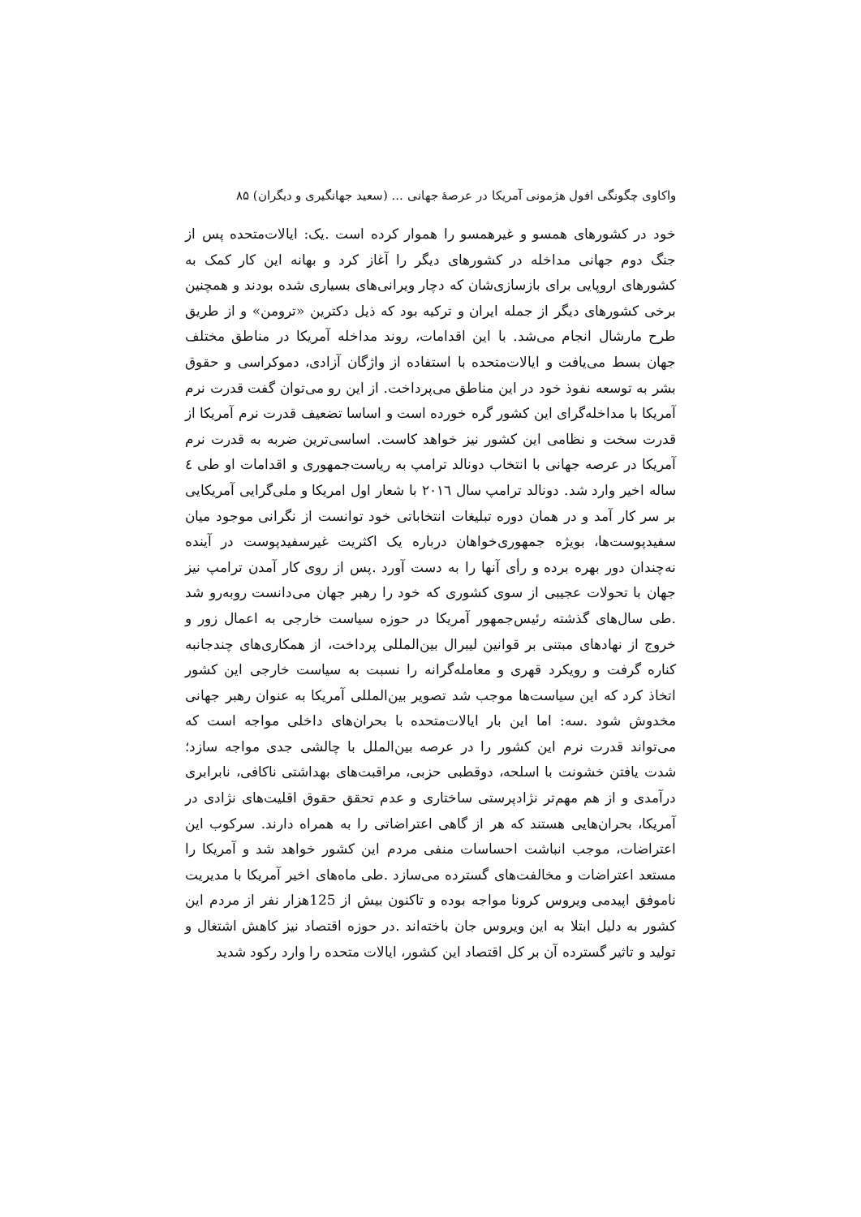واکاوی چگونگی افول هژمونی آمریکا در عرصهٔ جهانی ... (سعید جهانگیری و دیگران) ۸۵
خود در کشورهای همسو و غیرهمسو را هموار کرده است .یک: ایالات‌متحده پس از جنگ دوم جهانی مداخله در کشورهای دیگر را آغاز کرد و بهانه این کار کمک به کشورهای اروپایی برای بازسازی‌شان که دچار ویرانی‌های بسیاری شده بودند و همچنین برخی کشورهای دیگر از جمله ایران و ترکیه بود که ذیل دکترین «ترومن» و از طریق طرح مارشال انجام می‌شد. با این اقدامات، روند مداخله آمریکا در مناطق مختلف جهان بسط می‌یافت و ایالات‌متحده با استفاده از واژگان آزادی، دموکراسی و حقوق بشر به توسعه نفوذ خود در این مناطق می‌پرداخت. از این رو می‌توان گفت قدرت نرم آمریکا با مداخله‌گرای این کشور گره خورده است و اساسا تضعیف قدرت نرم آمریکا از قدرت سخت و نظامی این کشور نیز خواهد کاست. اساسی‌ترین ضربه به قدرت نرم آمریکا در عرصه جهانی با انتخاب دونالد ترامپ به ریاست‌جمهوری و اقدامات او طی ٤ ساله اخیر وارد شد. دونالد ترامپ سال ٢٠١٦ با شعار اول امریکا و ملی‌گرایی آمریکایی بر سر کار آمد و در همان دوره تبلیغات انتخاباتی خود توانست از نگرانی موجود میان سفیدپوست‌ها، بویژه جمهوری‌خواهان درباره یک اکثریت غیرسفیدپوست در آینده نه‌چندان دور بهره برده و رأی آنها را به دست آورد .پس از روی کار آمدن ترامپ نیز جهان با تحولات عجیبی از سوی کشوری که خود را رهبر جهان می‌دانست روبه‌رو شد .طی سال‌های گذشته رئیس‌جمهور آمریکا در حوزه سیاست خارجی به اعمال زور و خروج از نهادهای مبتنی بر قوانین لیبرال بین‌المللی پرداخت، از همکاری‌های چندجانبه کناره گرفت و رویکرد قهری و معامله‌گرانه را نسبت به سیاست خارجی این کشور اتخاذ کرد که این سیاست‌ها موجب شد تصویر بین‌المللی آمریکا به عنوان رهبر جهانی مخدوش شود .سه: اما این بار ایالات‌متحده با بحران‌های داخلی مواجه است که می‌تواند قدرت نرم این کشور را در عرصه بین‌الملل با چالشی جدی مواجه سازد؛ شدت یافتن خشونت با اسلحه، دوقطبی حزبی، مراقبت‌های بهداشتی ناکافی، نابرابری درآمدی و از هم مهم‌تر نژادپرستی ساختاری و عدم تحقق حقوق اقلیت‌های نژادی در آمریکا، بحران‌هایی هستند که هر از گاهی اعتراضاتی را به همراه دارند. سرکوب این اعتراضات، موجب انباشت احساسات منفی مردم این کشور خواهد شد و آمریکا را مستعد اعتراضات و مخالفت‌های گسترده می‌سازد .طی ماه‌های اخیر آمریکا با مدیریت ناموفق اپیدمی ویروس کرونا مواجه بوده و تاکنون بیش از 125هزار نفر از مردم این کشور به دلیل ابتلا به این ویروس جان باخته‌اند .در حوزه اقتصاد نیز کاهش اشتغال و تولید و تاثیر گسترده آن بر کل اقتصاد این کشور، ایالات متحده را وارد رکود شدید